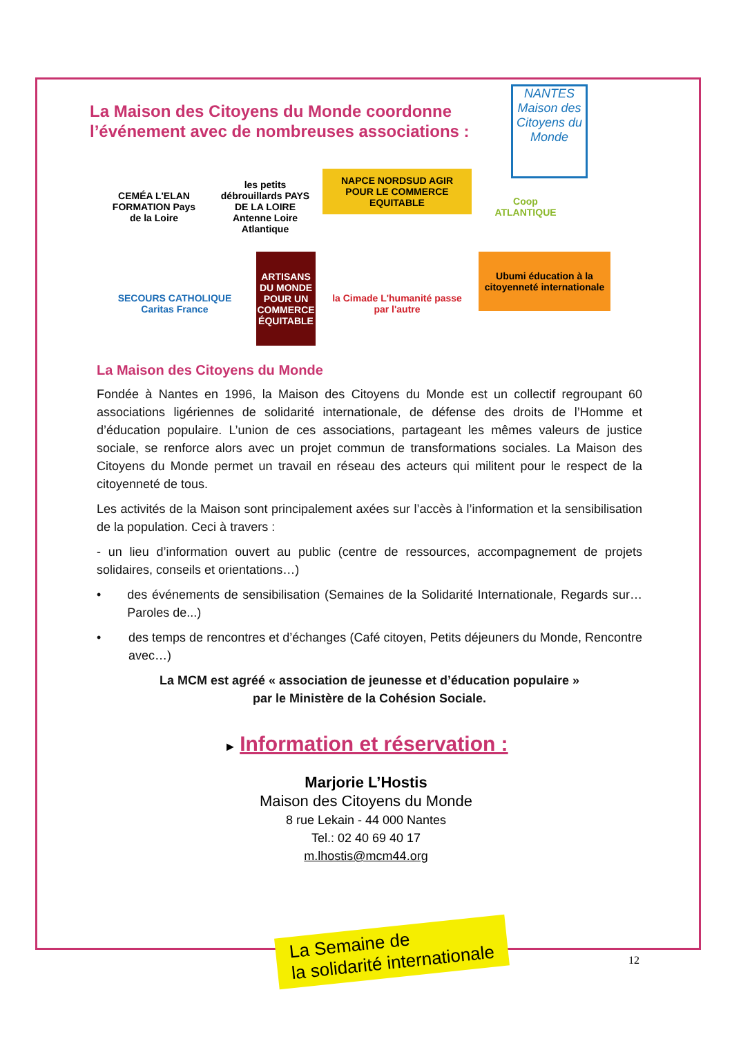NANTES Maison des Citoyens du Monde
La Maison des Citoyens du Monde coordonne l’événement avec de nombreuses associations :
CEMÉA L'ELAN FORMATION Pays de la Loire
les petits débrouillards PAYS DE LA LOIRE Antenne Loire Atlantique
NAPCE NORDSUD AGIR POUR LE COMMERCE EQUITABLE
Coop ATLANTIQUE
SECOURS CATHOLIQUE Caritas France
ARTISANS DU MONDE POUR UN COMMERCE ÉQUITABLE
la Cimade L'humanité passe par l'autre
Ubumi éducation à la citoyenneté internationale
La Maison des Citoyens du Monde
Fondée à Nantes en 1996, la Maison des Citoyens du Monde est un collectif regroupant 60 associations ligériennes de solidarité internationale, de défense des droits de l’Homme et d’éducation populaire. L’union de ces associations, partageant les mêmes valeurs de justice sociale, se renforce alors avec un projet commun de transformations sociales. La Maison des Citoyens du Monde permet un travail en réseau des acteurs qui militent pour le respect de la citoyenneté de tous.
Les activités de la Maison sont principalement axées sur l’accès à l’information et la sensibilisation de la population. Ceci à travers :
- un lieu d’information ouvert au public (centre de ressources, accompagnement de projets solidaires, conseils et orientations…)
• des événements de sensibilisation (Semaines de la Solidarité Internationale, Regards sur… Paroles de...)
• des temps de rencontres et d’échanges (Café citoyen, Petits déjeuners du Monde, Rencontre avec…)
La MCM est agréé « association de jeunesse et d’éducation populaire »
par le Ministère de la Cohésion Sociale.
► Information et réservation :
Marjorie L’Hostis
Maison des Citoyens du Monde
8 rue Lekain - 44 000 Nantes
Tel.: 02 40 69 40 17
m.lhostis@mcm44.org
La Semaine de
la solidarité internationale
12